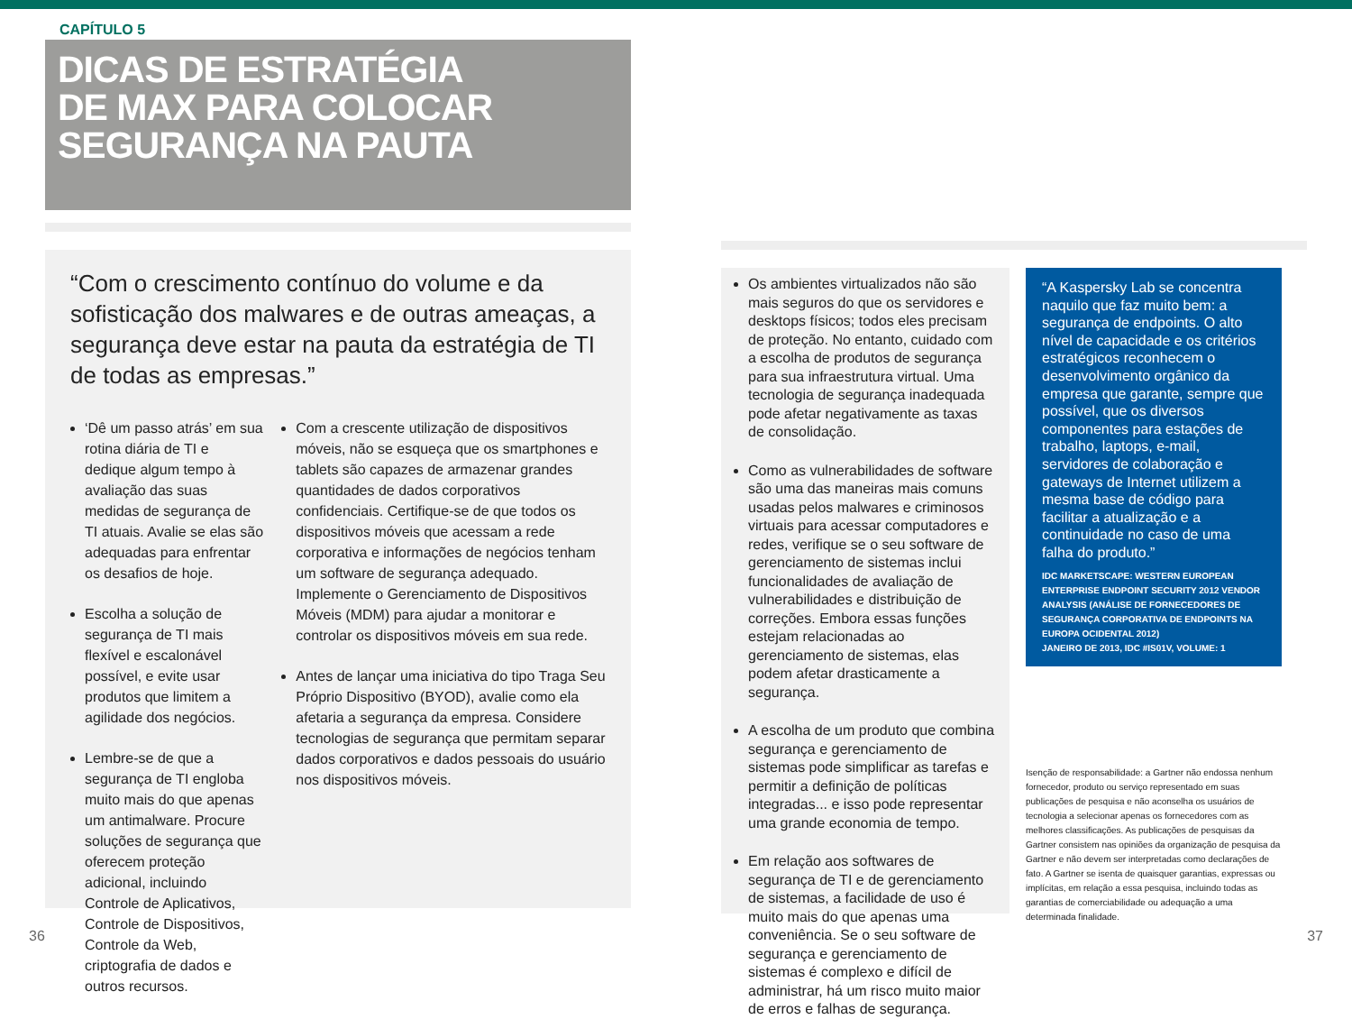CAPÍTULO 5
DICAS DE ESTRATÉGIA
DE MAX PARA COLOCAR
SEGURANÇA NA PAUTA
“Com o crescimento contínuo do volume e da sofisticação dos malwares e de outras ameaças, a segurança deve estar na pauta da estratégia de TI de todas as empresas.”
‘Dê um passo atrás’ em sua rotina diária de TI e dedique algum tempo à avaliação das suas medidas de segurança de TI atuais. Avalie se elas são adequadas para enfrentar os desafios de hoje.
Escolha a solução de segurança de TI mais flexível e escalonável possível, e evite usar produtos que limitem a agilidade dos negócios.
Lembre-se de que a segurança de TI engloba muito mais do que apenas um antimalware. Procure soluções de segurança que oferecem proteção adicional, incluindo Controle de Aplicativos, Controle de Dispositivos, Controle da Web, criptografia de dados e outros recursos.
Com a crescente utilização de dispositivos móveis, não se esqueça que os smartphones e tablets são capazes de armazenar grandes quantidades de dados corporativos confidenciais. Certifique-se de que todos os dispositivos móveis que acessam a rede corporativa e informações de negócios tenham um software de segurança adequado. Implemente o Gerenciamento de Dispositivos Móveis (MDM) para ajudar a monitorar e controlar os dispositivos móveis em sua rede.
Antes de lançar uma iniciativa do tipo Traga Seu Próprio Dispositivo (BYOD), avalie como ela afetaria a segurança da empresa. Considere tecnologias de segurança que permitam separar dados corporativos e dados pessoais do usuário nos dispositivos móveis.
Os ambientes virtualizados não são mais seguros do que os servidores e desktops físicos; todos eles precisam de proteção. No entanto, cuidado com a escolha de produtos de segurança para sua infraestrutura virtual. Uma tecnologia de segurança inadequada pode afetar negativamente as taxas de consolidação.
Como as vulnerabilidades de software são uma das maneiras mais comuns usadas pelos malwares e criminosos virtuais para acessar computadores e redes, verifique se o seu software de gerenciamento de sistemas inclui funcionalidades de avaliação de vulnerabilidades e distribuição de correções. Embora essas funções estejam relacionadas ao gerenciamento de sistemas, elas podem afetar drasticamente a segurança.
A escolha de um produto que combina segurança e gerenciamento de sistemas pode simplificar as tarefas e permitir a definição de políticas integradas... e isso pode representar uma grande economia de tempo.
Em relação aos softwares de segurança de TI e de gerenciamento de sistemas, a facilidade de uso é muito mais do que apenas uma conveniência. Se o seu software de segurança e gerenciamento de sistemas é complexo e difícil de administrar, há um risco muito maior de erros e falhas de segurança.
“A Kaspersky Lab se concentra naquilo que faz muito bem: a segurança de endpoints. O alto nível de capacidade e os critérios estratégicos reconhecem o desenvolvimento orgânico da empresa que garante, sempre que possível, que os diversos componentes para estações de trabalho, laptops, e-mail, servidores de colaboração e gateways de Internet utilizem a mesma base de código para facilitar a atualização e a continuidade no caso de uma falha do produto.”
IDC MARKETSCAPE: WESTERN EUROPEAN ENTERPRISE ENDPOINT SECURITY 2012 VENDOR ANALYSIS (ANÁLISE DE FORNECEDORES DE SEGURANÇA CORPORATIVA DE ENDPOINTS NA EUROPA OCIDENTAL 2012)
JANEIRO DE 2013, IDC #IS01V, VOLUME: 1
Isenção de responsabilidade: a Gartner não endossa nenhum fornecedor, produto ou serviço representado em suas publicações de pesquisa e não aconselha os usuários de tecnologia a selecionar apenas os fornecedores com as melhores classificações. As publicações de pesquisas da Gartner consistem nas opiniões da organização de pesquisa da Gartner e não devem ser interpretadas como declarações de fato. A Gartner se isenta de quaisquer garantias, expressas ou implícitas, em relação a essa pesquisa, incluindo todas as garantias de comerciabilidade ou adequação a uma determinada finalidade.
36 37